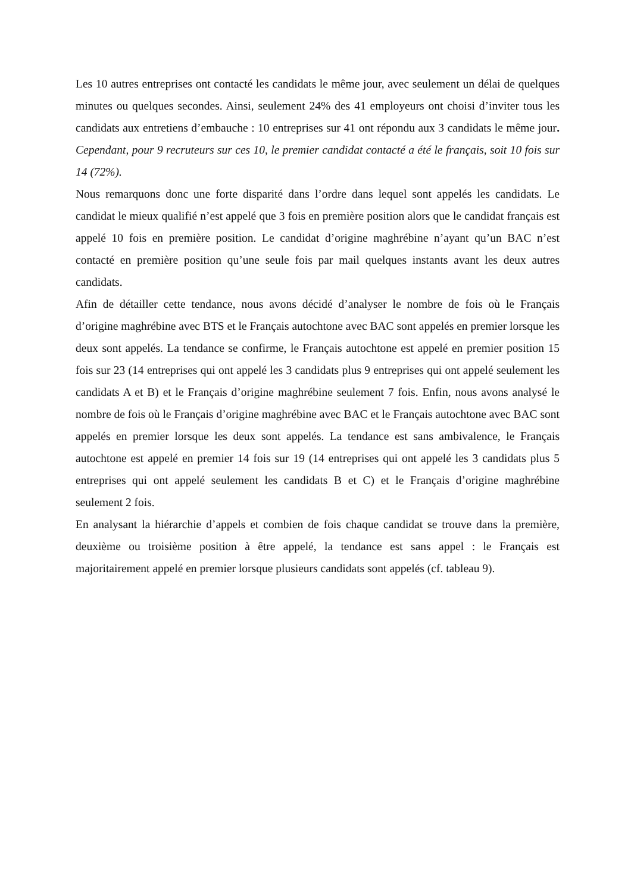Les 10 autres entreprises ont contacté les candidats le même jour, avec seulement un délai de quelques minutes ou quelques secondes. Ainsi, seulement 24% des 41 employeurs ont choisi d’inviter tous les candidats aux entretiens d’embauche : 10 entreprises sur 41 ont répondu aux 3 candidats le même jour. Cependant, pour 9 recruteurs sur ces 10, le premier candidat contacté a été le français, soit 10 fois sur 14 (72%).
Nous remarquons donc une forte disparité dans l’ordre dans lequel sont appelés les candidats. Le candidat le mieux qualifié n’est appelé que 3 fois en première position alors que le candidat français est appelé 10 fois en première position. Le candidat d’origine maghrébine n’ayant qu’un BAC n’est contacté en première position qu’une seule fois par mail quelques instants avant les deux autres candidats.
Afin de détailler cette tendance, nous avons décidé d’analyser le nombre de fois où le Français d’origine maghrébine avec BTS et le Français autochtone avec BAC sont appelés en premier lorsque les deux sont appelés. La tendance se confirme, le Français autochtone est appelé en premier position 15 fois sur 23 (14 entreprises qui ont appelé les 3 candidats plus 9 entreprises qui ont appelé seulement les candidats A et B) et le Français d’origine maghrébine seulement 7 fois. Enfin, nous avons analysé le nombre de fois où le Français d’origine maghrébine avec BAC et le Français autochtone avec BAC sont appelés en premier lorsque les deux sont appelés. La tendance est sans ambivalence, le Français autochtone est appelé en premier 14 fois sur 19 (14 entreprises qui ont appelé les 3 candidats plus 5 entreprises qui ont appelé seulement les candidats B et C) et le Français d’origine maghrébine seulement 2 fois.
En analysant la hiérarchie d’appels et combien de fois chaque candidat se trouve dans la première, deuxième ou troisième position à être appelé, la tendance est sans appel : le Français est majoritairement appelé en premier lorsque plusieurs candidats sont appelés (cf. tableau 9).